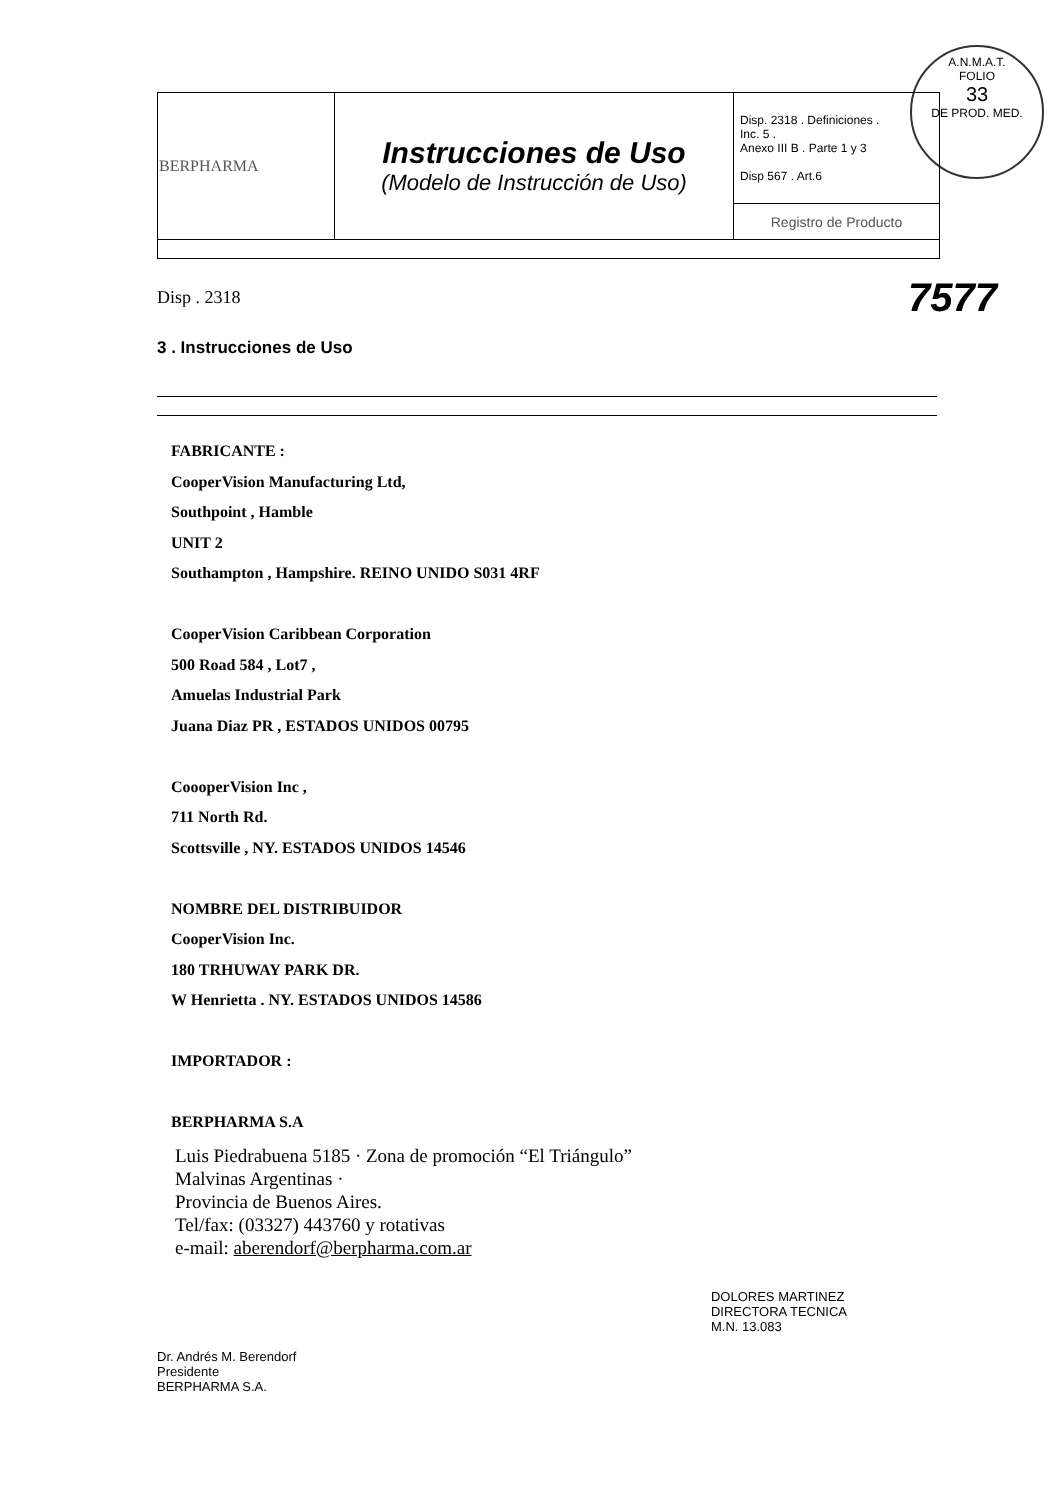A.N.M.A.T.
FOLIO
33
DE PROD. MED.
| BERPHARMA | Instrucciones de Uso (Modelo de Instrucción de Uso) | Disp. 2318 . Definiciones . Inc. 5 . Anexo III B . Parte 1 y 3 Disp 567 . Art.6 |
| | | Registro de Producto |
Disp . 2318 7577
3 . Instrucciones de Uso
FABRICANTE :
CooperVision Manufacturing Ltd,
Southpoint , Hamble
UNIT 2
Southampton , Hampshire. REINO UNIDO S031 4RF
CooperVision Caribbean Corporation
500 Road 584 , Lot7 ,
Amuelas Industrial Park
Juana Diaz PR , ESTADOS UNIDOS 00795
CoooperVision Inc ,
711 North Rd.
Scottsville , NY. ESTADOS UNIDOS 14546
NOMBRE DEL DISTRIBUIDOR
CooperVision Inc.
180 TRHUWAY PARK DR.
W Henrietta . NY. ESTADOS UNIDOS 14586
IMPORTADOR :
BERPHARMA S.A
Luis Piedrabuena 5185 · Zona de promoción “El Triángulo”
Malvinas Argentinas ·
Provincia de Buenos Aires.
Tel/fax: (03327) 443760 y rotativas
e-mail: aberendorf@berpharma.com.ar
Dr. Andrés M. Berendorf
Presidente
BERPHARMA S.A.
DOLORES MARTINEZ
DIRECTORA TECNICA
M.N. 13.083